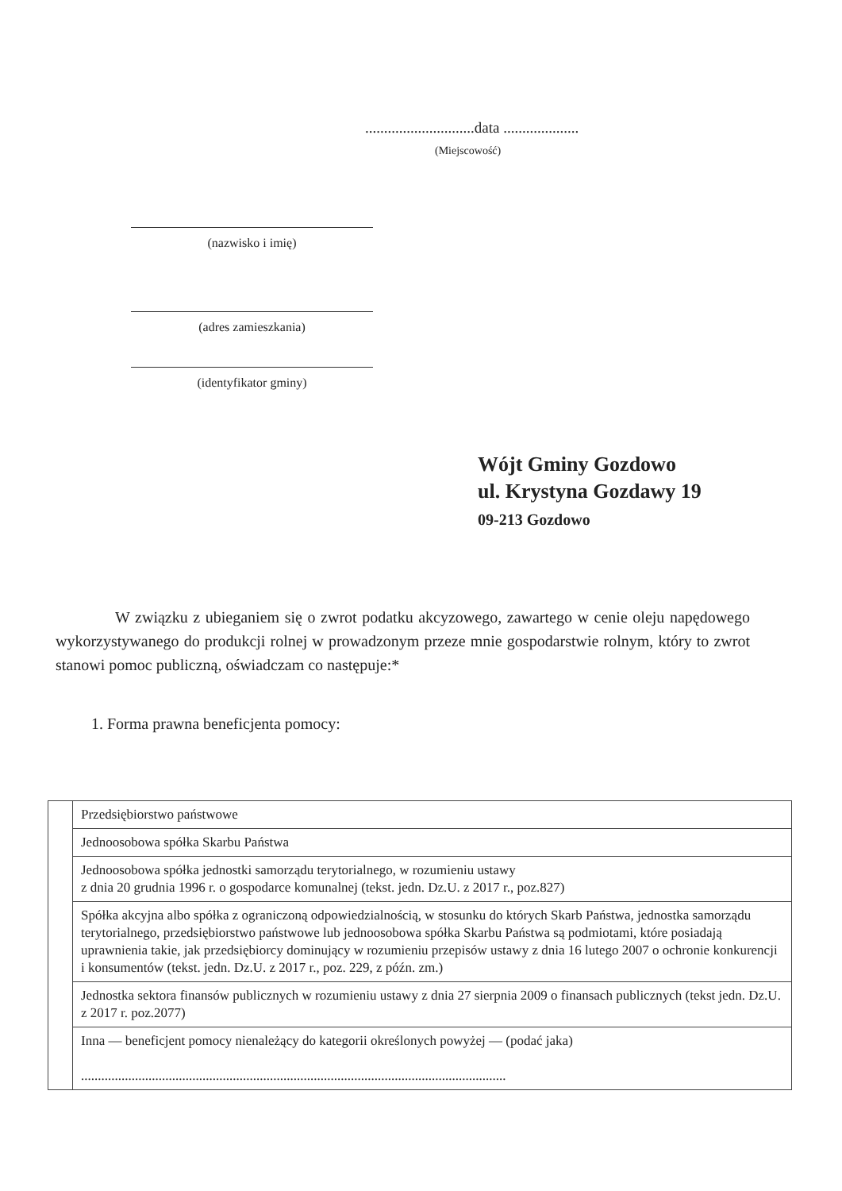.............................data ....................
(Miejscowość)
(nazwisko i imię)
(adres zamieszkania)
(identyfikator gminy)
Wójt Gminy Gozdowo
ul. Krystyna Gozdawy 19
09-213 Gozdowo
W związku z ubieganiem się o zwrot podatku akcyzowego, zawartego w cenie oleju napędowego wykorzystywanego do produkcji rolnej w prowadzonym przeze mnie gospodarstwie rolnym, który to zwrot stanowi pomoc publiczną, oświadczam co następuje:*
1. Forma prawna beneficjenta pomocy:
| | Przedsiębiorstwo państwowe |
| | Jednoosobowa spółka Skarbu Państwa |
| | Jednoosobowa spółka jednostki samorządu terytorialnego, w rozumieniu ustawy z dnia 20 grudnia 1996 r. o gospodarce komunalnej (tekst. jedn. Dz.U. z 2017 r., poz.827) |
| | Spółka akcyjna albo spółka z ograniczoną odpowiedzialnością, w stosunku do których Skarb Państwa, jednostka samorządu terytorialnego, przedsiębiorstwo państwowe lub jednoosobowa spółka Skarbu Państwa są podmiotami, które posiadają uprawnienia takie, jak przedsiębiorcy dominujący w rozumieniu przepisów ustawy z dnia 16 lutego 2007 o ochronie konkurencji i konsumentów (tekst. jedn. Dz.U. z 2017 r., poz. 229, z późn. zm.) |
| | Jednostka sektora finansów publicznych w rozumieniu ustawy z dnia 27 sierpnia 2009 o finansach publicznych (tekst jedn. Dz.U. z 2017 r. poz.2077) |
| | Inna — beneficjent pomocy nienależący do kategorii określonych powyżej — (podać jaka) .............................................................................................................................. |